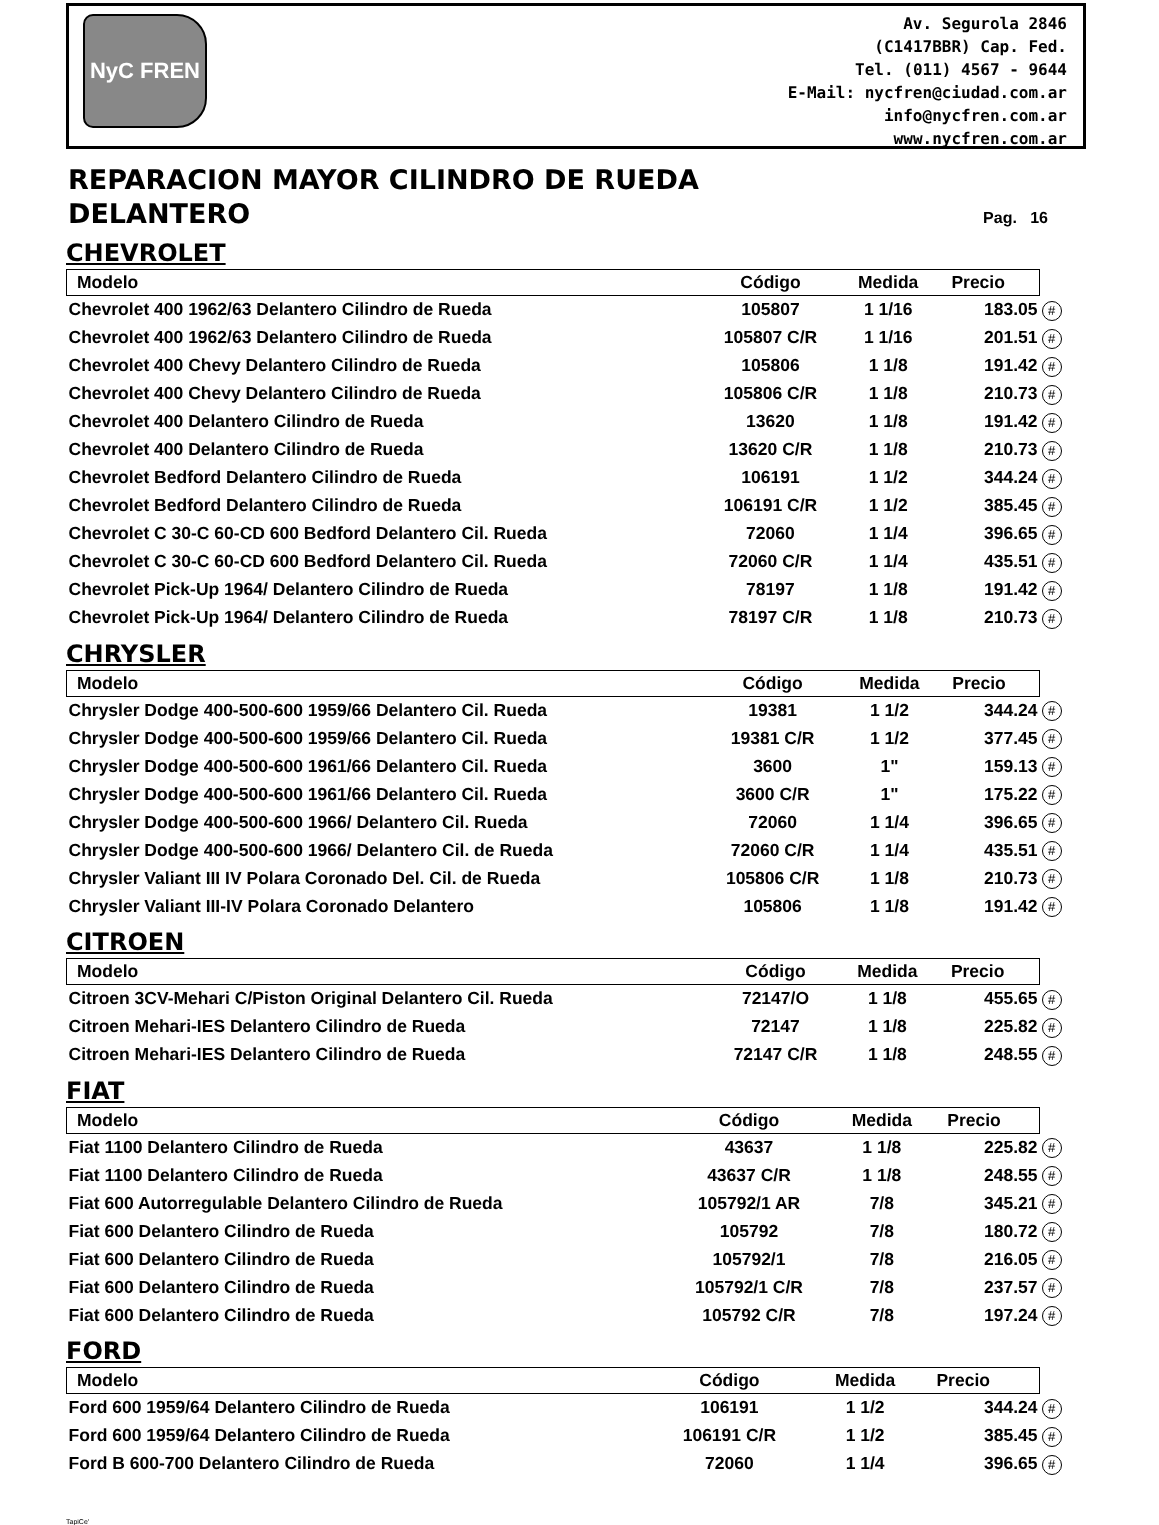NyC FREN
Av. Segurola 2846
(C1417BBR) Cap. Fed.
Tel. (011) 4567 - 9644
E-Mail: nycfren@ciudad.com.ar
info@nycfren.com.ar
www.nycfren.com.ar
REPARACION MAYOR CILINDRO DE RUEDA
DELANTERO
Pag. 16
CHEVROLET
| Modelo | Código | Medida | Precio | |
| --- | --- | --- | --- | --- |
| Chevrolet 400 1962/63 Delantero Cilindro de Rueda | 105807 | 1 1/16 | 183.05 | # |
| Chevrolet 400 1962/63 Delantero Cilindro de Rueda | 105807 C/R | 1 1/16 | 201.51 | # |
| Chevrolet 400 Chevy Delantero Cilindro de Rueda | 105806 | 1 1/8 | 191.42 | # |
| Chevrolet 400 Chevy Delantero Cilindro de Rueda | 105806 C/R | 1 1/8 | 210.73 | # |
| Chevrolet 400 Delantero Cilindro de Rueda | 13620 | 1 1/8 | 191.42 | # |
| Chevrolet 400 Delantero Cilindro de Rueda | 13620 C/R | 1 1/8 | 210.73 | # |
| Chevrolet Bedford Delantero Cilindro de Rueda | 106191 | 1 1/2 | 344.24 | # |
| Chevrolet Bedford Delantero Cilindro de Rueda | 106191 C/R | 1 1/2 | 385.45 | # |
| Chevrolet C 30-C 60-CD 600 Bedford Delantero Cil. Rueda | 72060 | 1 1/4 | 396.65 | # |
| Chevrolet C 30-C 60-CD 600 Bedford Delantero Cil. Rueda | 72060 C/R | 1 1/4 | 435.51 | # |
| Chevrolet Pick-Up 1964/ Delantero Cilindro de Rueda | 78197 | 1 1/8 | 191.42 | # |
| Chevrolet Pick-Up 1964/ Delantero Cilindro de Rueda | 78197 C/R | 1 1/8 | 210.73 | # |
CHRYSLER
| Modelo | Código | Medida | Precio | |
| --- | --- | --- | --- | --- |
| Chrysler Dodge 400-500-600 1959/66 Delantero Cil. Rueda | 19381 | 1 1/2 | 344.24 | # |
| Chrysler Dodge 400-500-600 1959/66 Delantero Cil. Rueda | 19381 C/R | 1 1/2 | 377.45 | # |
| Chrysler Dodge 400-500-600 1961/66 Delantero Cil. Rueda | 3600 | 1" | 159.13 | # |
| Chrysler Dodge 400-500-600 1961/66 Delantero Cil. Rueda | 3600 C/R | 1" | 175.22 | # |
| Chrysler Dodge 400-500-600 1966/ Delantero Cil. Rueda | 72060 | 1 1/4 | 396.65 | # |
| Chrysler Dodge 400-500-600 1966/ Delantero Cil. de Rueda | 72060 C/R | 1 1/4 | 435.51 | # |
| Chrysler Valiant III IV Polara Coronado Del. Cil. de Rueda | 105806 C/R | 1 1/8 | 210.73 | # |
| Chrysler Valiant III-IV Polara Coronado Delantero | 105806 | 1 1/8 | 191.42 | # |
CITROEN
| Modelo | Código | Medida | Precio | |
| --- | --- | --- | --- | --- |
| Citroen 3CV-Mehari C/Piston Original Delantero Cil. Rueda | 72147/O | 1 1/8 | 455.65 | # |
| Citroen Mehari-IES Delantero Cilindro de Rueda | 72147 | 1 1/8 | 225.82 | # |
| Citroen Mehari-IES Delantero Cilindro de Rueda | 72147 C/R | 1 1/8 | 248.55 | # |
FIAT
| Modelo | Código | Medida | Precio | |
| --- | --- | --- | --- | --- |
| Fiat 1100 Delantero Cilindro de Rueda | 43637 | 1 1/8 | 225.82 | # |
| Fiat 1100 Delantero Cilindro de Rueda | 43637 C/R | 1 1/8 | 248.55 | # |
| Fiat 600 Autorregulable Delantero Cilindro de Rueda | 105792/1 AR | 7/8 | 345.21 | # |
| Fiat 600 Delantero Cilindro de Rueda | 105792 | 7/8 | 180.72 | # |
| Fiat 600 Delantero Cilindro de Rueda | 105792/1 | 7/8 | 216.05 | # |
| Fiat 600 Delantero Cilindro de Rueda | 105792/1 C/R | 7/8 | 237.57 | # |
| Fiat 600 Delantero Cilindro de Rueda | 105792 C/R | 7/8 | 197.24 | # |
FORD
| Modelo | Código | Medida | Precio | |
| --- | --- | --- | --- | --- |
| Ford 600 1959/64 Delantero Cilindro de Rueda | 106191 | 1 1/2 | 344.24 | # |
| Ford 600 1959/64 Delantero Cilindro de Rueda | 106191 C/R | 1 1/2 | 385.45 | # |
| Ford B 600-700 Delantero Cilindro de Rueda | 72060 | 1 1/4 | 396.65 | # |
TapiCe'